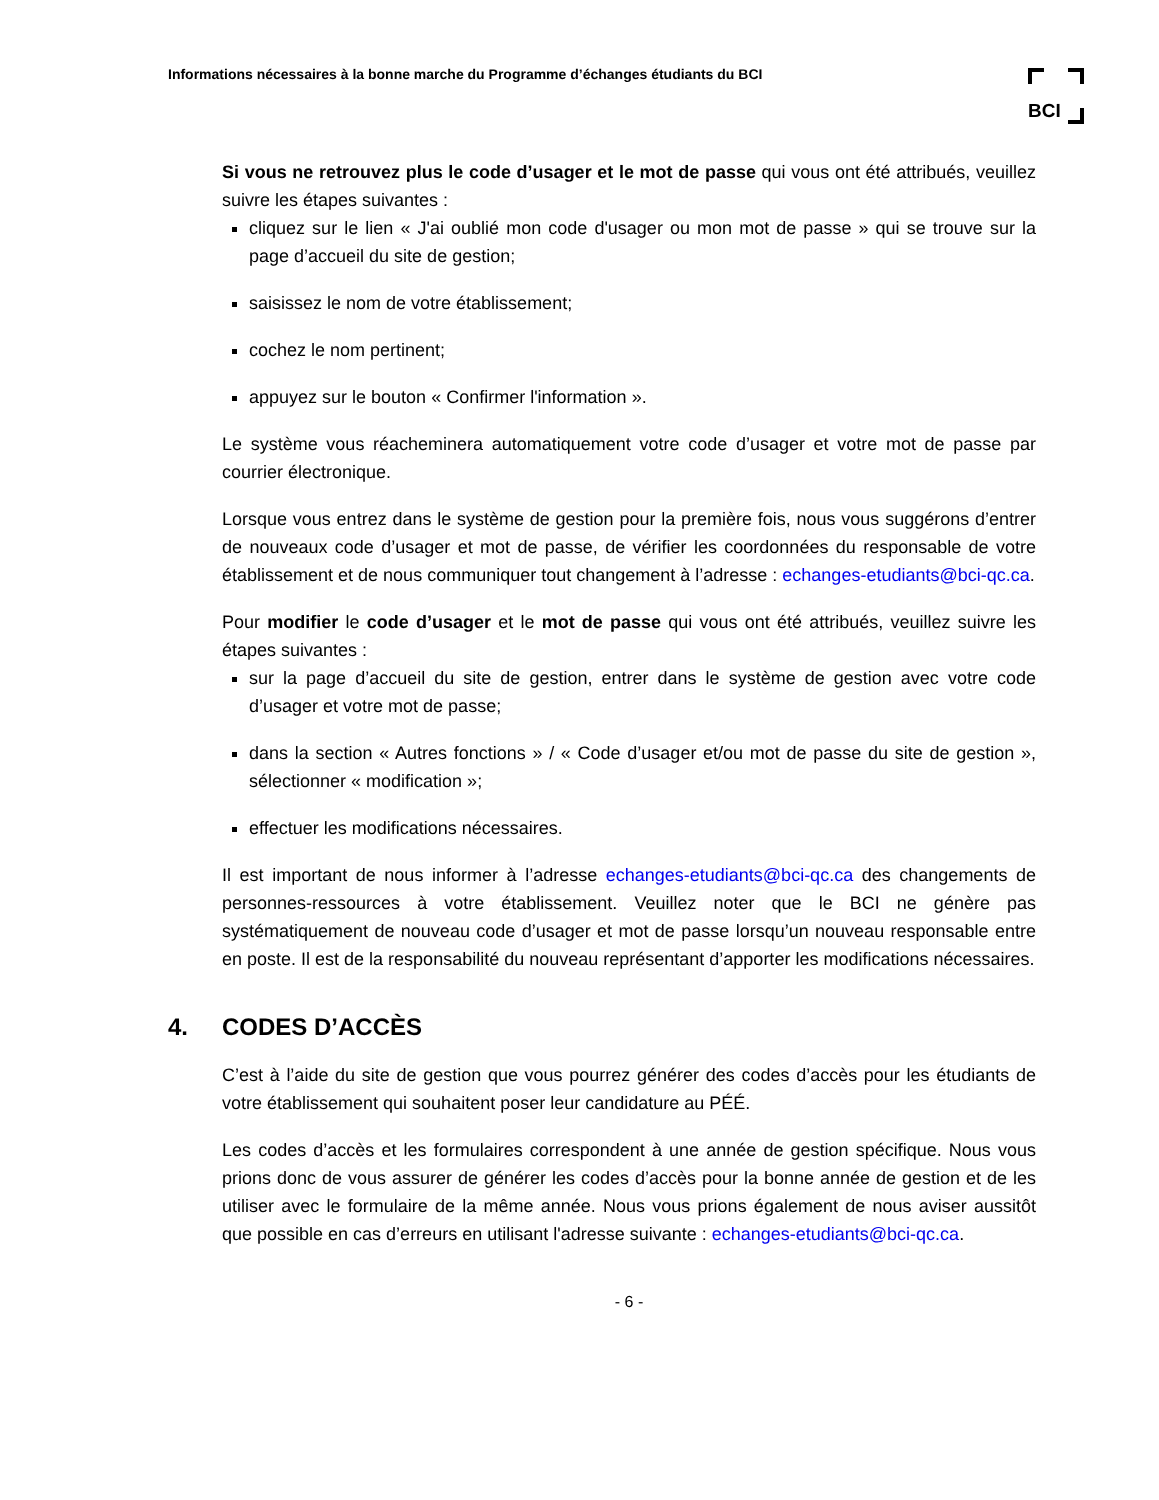Informations nécessaires à la bonne marche du Programme d’échanges étudiants du BCI
BCI
Si vous ne retrouvez plus le code d’usager et le mot de passe qui vous ont été attribués, veuillez suivre les étapes suivantes :
cliquez sur le lien « J'ai oublié mon code d'usager ou mon mot de passe » qui se trouve sur la page d’accueil du site de gestion;
saisissez le nom de votre établissement;
cochez le nom pertinent;
appuyez sur le bouton « Confirmer l'information ».
Le système vous réacheminera automatiquement votre code d’usager et votre mot de passe par courrier électronique.
Lorsque vous entrez dans le système de gestion pour la première fois, nous vous suggérons d’entrer de nouveaux code d’usager et mot de passe, de vérifier les coordonnées du responsable de votre établissement et de nous communiquer tout changement à l’adresse : echanges-etudiants@bci-qc.ca.
Pour modifier le code d’usager et le mot de passe qui vous ont été attribués, veuillez suivre les étapes suivantes :
sur la page d’accueil du site de gestion, entrer dans le système de gestion avec votre code d’usager et votre mot de passe;
dans la section « Autres fonctions » / « Code d’usager et/ou mot de passe du site de gestion », sélectionner « modification »;
effectuer les modifications nécessaires.
Il est important de nous informer à l’adresse echanges-etudiants@bci-qc.ca des changements de personnes-ressources à votre établissement. Veuillez noter que le BCI ne génère pas systématiquement de nouveau code d’usager et mot de passe lorsqu’un nouveau responsable entre en poste. Il est de la responsabilité du nouveau représentant d’apporter les modifications nécessaires.
4. CODES D’ACCÈS
C’est à l’aide du site de gestion que vous pourrez générer des codes d’accès pour les étudiants de votre établissement qui souhaitent poser leur candidature au PÉÉ.
Les codes d’accès et les formulaires correspondent à une année de gestion spécifique. Nous vous prions donc de vous assurer de générer les codes d’accès pour la bonne année de gestion et de les utiliser avec le formulaire de la même année. Nous vous prions également de nous aviser aussitôt que possible en cas d’erreurs en utilisant l'adresse suivante : echanges-etudiants@bci-qc.ca.
- 6 -